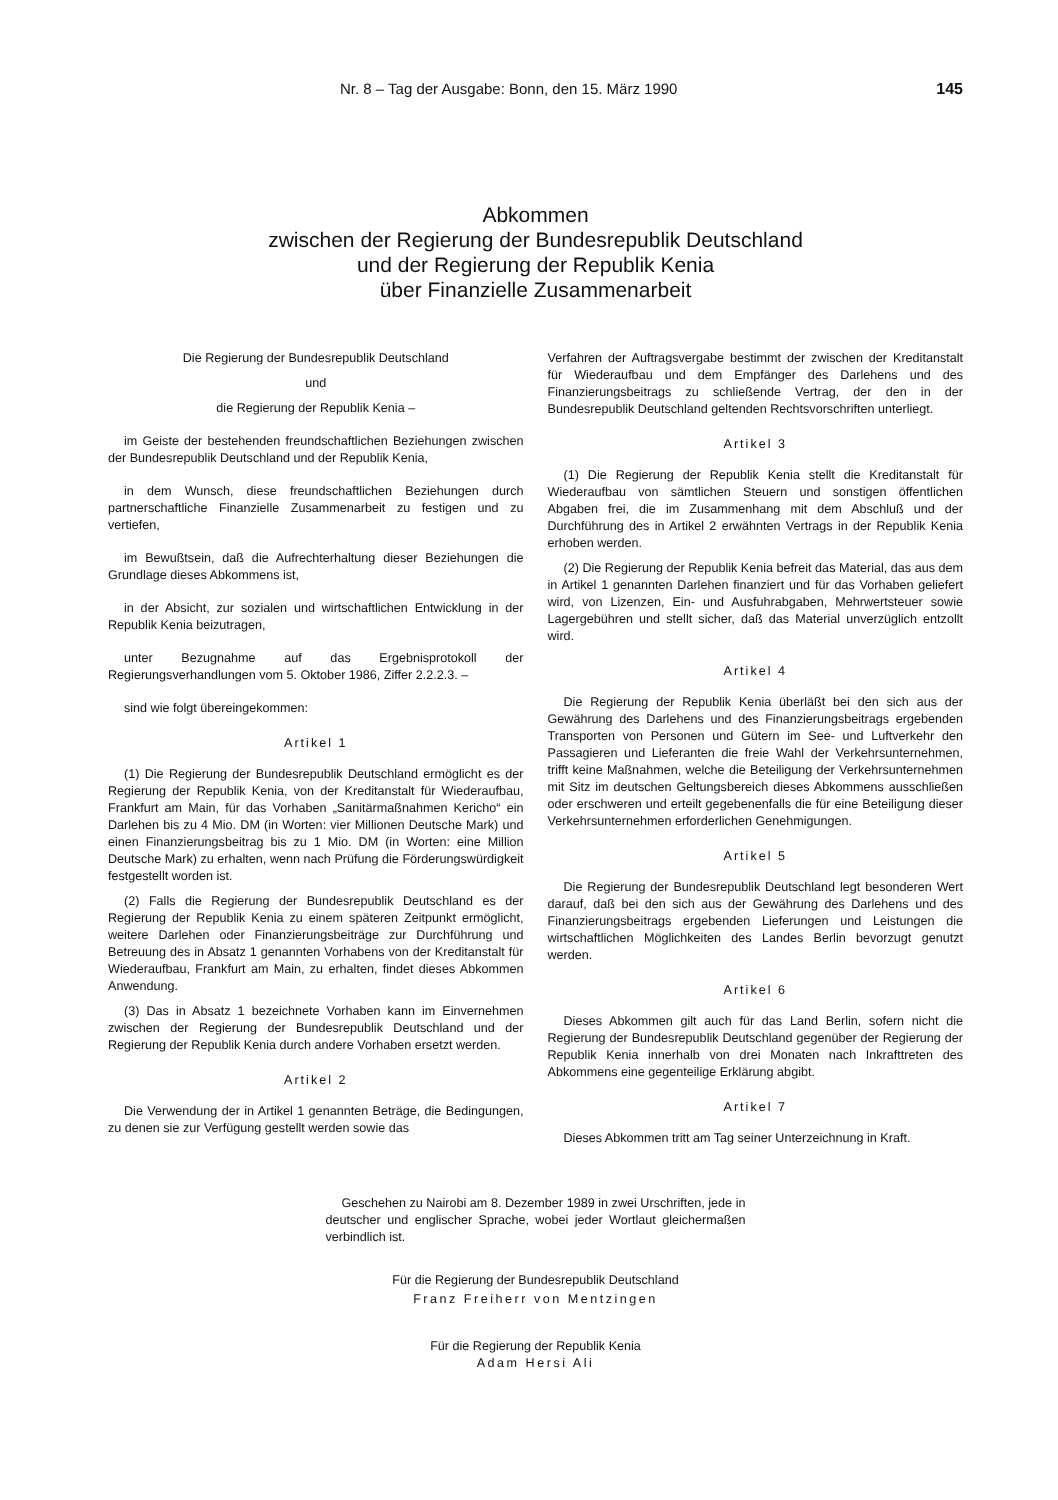Nr. 8 – Tag der Ausgabe: Bonn, den 15. März 1990 145
Abkommen
zwischen der Regierung der Bundesrepublik Deutschland
und der Regierung der Republik Kenia
über Finanzielle Zusammenarbeit
Die Regierung der Bundesrepublik Deutschland
und
die Regierung der Republik Kenia –
im Geiste der bestehenden freundschaftlichen Beziehungen zwischen der Bundesrepublik Deutschland und der Republik Kenia,
in dem Wunsch, diese freundschaftlichen Beziehungen durch partnerschaftliche Finanzielle Zusammenarbeit zu festigen und zu vertiefen,
im Bewußtsein, daß die Aufrechterhaltung dieser Beziehungen die Grundlage dieses Abkommens ist,
in der Absicht, zur sozialen und wirtschaftlichen Entwicklung in der Republik Kenia beizutragen,
unter Bezugnahme auf das Ergebnisprotokoll der Regierungsverhandlungen vom 5. Oktober 1986, Ziffer 2.2.2.3. –
sind wie folgt übereingekommen:
Artikel 1
(1) Die Regierung der Bundesrepublik Deutschland ermöglicht es der Regierung der Republik Kenia, von der Kreditanstalt für Wiederaufbau, Frankfurt am Main, für das Vorhaben „Sanitärmaßnahmen Kericho“ ein Darlehen bis zu 4 Mio. DM (in Worten: vier Millionen Deutsche Mark) und einen Finanzierungsbeitrag bis zu 1 Mio. DM (in Worten: eine Million Deutsche Mark) zu erhalten, wenn nach Prüfung die Förderungswürdigkeit festgestellt worden ist.
(2) Falls die Regierung der Bundesrepublik Deutschland es der Regierung der Republik Kenia zu einem späteren Zeitpunkt ermöglicht, weitere Darlehen oder Finanzierungsbeiträge zur Durchführung und Betreuung des in Absatz 1 genannten Vorhabens von der Kreditanstalt für Wiederaufbau, Frankfurt am Main, zu erhalten, findet dieses Abkommen Anwendung.
(3) Das in Absatz 1 bezeichnete Vorhaben kann im Einvernehmen zwischen der Regierung der Bundesrepublik Deutschland und der Regierung der Republik Kenia durch andere Vorhaben ersetzt werden.
Artikel 2
Die Verwendung der in Artikel 1 genannten Beträge, die Bedingungen, zu denen sie zur Verfügung gestellt werden sowie das
Verfahren der Auftragsvergabe bestimmt der zwischen der Kreditanstalt für Wiederaufbau und dem Empfänger des Darlehens und des Finanzierungsbeitrags zu schließende Vertrag, der den in der Bundesrepublik Deutschland geltenden Rechtsvorschriften unterliegt.
Artikel 3
(1) Die Regierung der Republik Kenia stellt die Kreditanstalt für Wiederaufbau von sämtlichen Steuern und sonstigen öffentlichen Abgaben frei, die im Zusammenhang mit dem Abschluß und der Durchführung des in Artikel 2 erwähnten Vertrags in der Republik Kenia erhoben werden.
(2) Die Regierung der Republik Kenia befreit das Material, das aus dem in Artikel 1 genannten Darlehen finanziert und für das Vorhaben geliefert wird, von Lizenzen, Ein- und Ausfuhrabgaben, Mehrwertsteuer sowie Lagergebühren und stellt sicher, daß das Material unverzüglich entzollt wird.
Artikel 4
Die Regierung der Republik Kenia überläßt bei den sich aus der Gewährung des Darlehens und des Finanzierungsbeitrags ergebenden Transporten von Personen und Gütern im See- und Luftverkehr den Passagieren und Lieferanten die freie Wahl der Verkehrsunternehmen, trifft keine Maßnahmen, welche die Beteiligung der Verkehrsunternehmen mit Sitz im deutschen Geltungsbereich dieses Abkommens ausschließen oder erschweren und erteilt gegebenenfalls die für eine Beteiligung dieser Verkehrsunternehmen erforderlichen Genehmigungen.
Artikel 5
Die Regierung der Bundesrepublik Deutschland legt besonderen Wert darauf, daß bei den sich aus der Gewährung des Darlehens und des Finanzierungsbeitrags ergebenden Lieferungen und Leistungen die wirtschaftlichen Möglichkeiten des Landes Berlin bevorzugt genutzt werden.
Artikel 6
Dieses Abkommen gilt auch für das Land Berlin, sofern nicht die Regierung der Bundesrepublik Deutschland gegenüber der Regierung der Republik Kenia innerhalb von drei Monaten nach Inkrafttreten des Abkommens eine gegenteilige Erklärung abgibt.
Artikel 7
Dieses Abkommen tritt am Tag seiner Unterzeichnung in Kraft.
Geschehen zu Nairobi am 8. Dezember 1989 in zwei Urschriften, jede in deutscher und englischer Sprache, wobei jeder Wortlaut gleichermaßen verbindlich ist.
Für die Regierung der Bundesrepublik Deutschland
Franz Freiherr von Mentzingen
Für die Regierung der Republik Kenia
Adam Hersi Ali